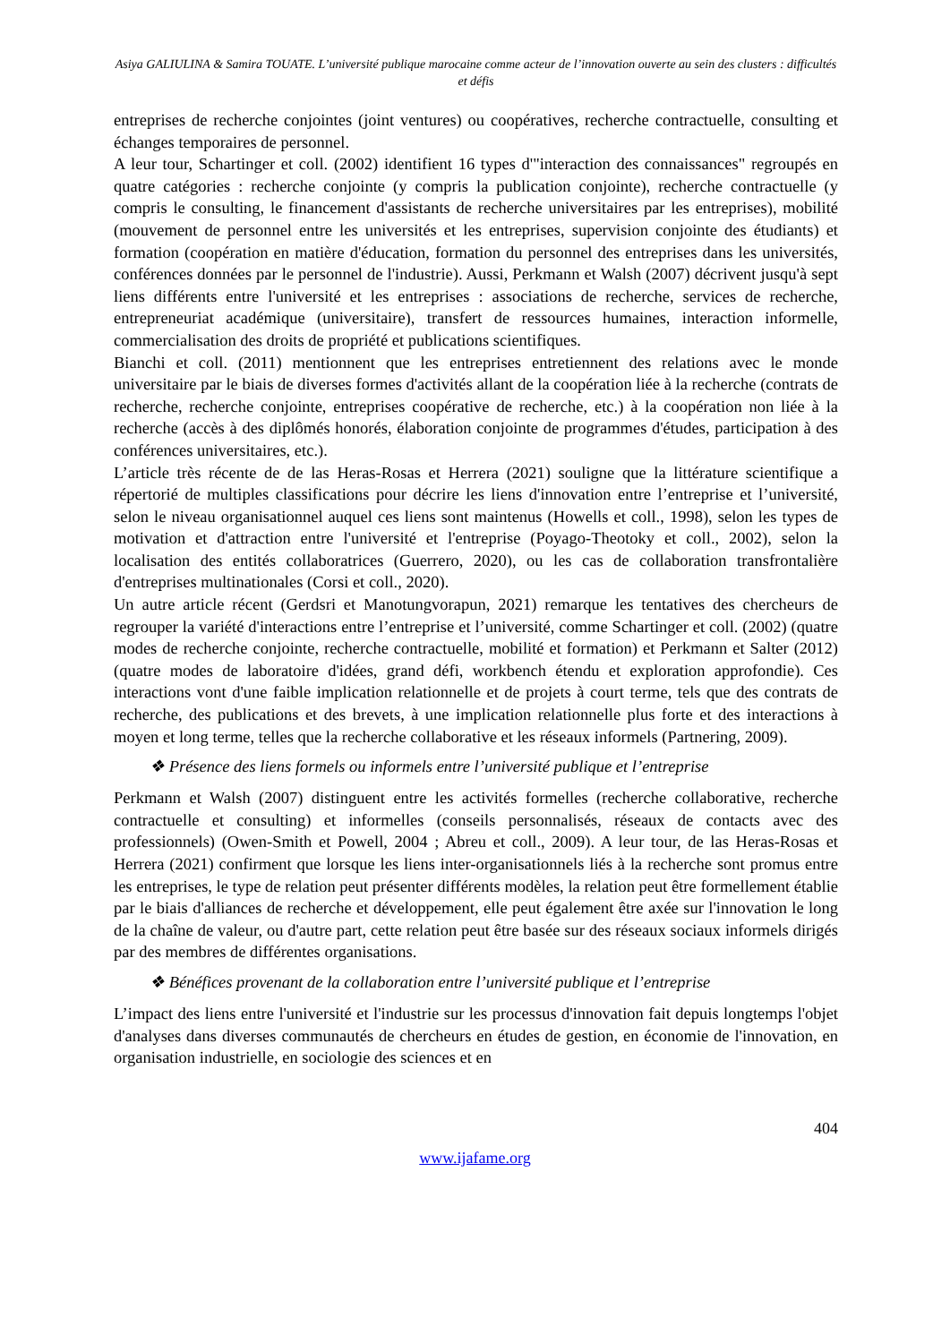Asiya GALIULINA & Samira TOUATE. L’université publique marocaine comme acteur de l’innovation ouverte au sein des clusters : difficultés et défis
entreprises de recherche conjointes (joint ventures) ou coopératives, recherche contractuelle, consulting et échanges temporaires de personnel.
A leur tour, Schartinger et coll. (2002) identifient 16 types d'"interaction des connaissances" regroupés en quatre catégories : recherche conjointe (y compris la publication conjointe), recherche contractuelle (y compris le consulting, le financement d'assistants de recherche universitaires par les entreprises), mobilité (mouvement de personnel entre les universités et les entreprises, supervision conjointe des étudiants) et formation (coopération en matière d'éducation, formation du personnel des entreprises dans les universités, conférences données par le personnel de l'industrie). Aussi, Perkmann et Walsh (2007) décrivent jusqu'à sept liens différents entre l'université et les entreprises : associations de recherche, services de recherche, entrepreneuriat académique (universitaire), transfert de ressources humaines, interaction informelle, commercialisation des droits de propriété et publications scientifiques.
Bianchi et coll. (2011) mentionnent que les entreprises entretiennent des relations avec le monde universitaire par le biais de diverses formes d'activités allant de la coopération liée à la recherche (contrats de recherche, recherche conjointe, entreprises coopérative de recherche, etc.) à la coopération non liée à la recherche (accès à des diplômés honorés, élaboration conjointe de programmes d'études, participation à des conférences universitaires, etc.).
L’article très récente de de las Heras-Rosas et Herrera (2021) souligne que la littérature scientifique a répertorié de multiples classifications pour décrire les liens d'innovation entre l’entreprise et l’université, selon le niveau organisationnel auquel ces liens sont maintenus (Howells et coll., 1998), selon les types de motivation et d'attraction entre l'université et l'entreprise (Poyago-Theotoky et coll., 2002), selon la localisation des entités collaboratrices (Guerrero, 2020), ou les cas de collaboration transfrontalière d'entreprises multinationales (Corsi et coll., 2020).
Un autre article récent (Gerdsri et Manotungvorapun, 2021) remarque les tentatives des chercheurs de regrouper la variété d'interactions entre l’entreprise et l’université, comme Schartinger et coll. (2002) (quatre modes de recherche conjointe, recherche contractuelle, mobilité et formation) et Perkmann et Salter (2012) (quatre modes de laboratoire d'idées, grand défi, workbench étendu et exploration approfondie). Ces interactions vont d'une faible implication relationnelle et de projets à court terme, tels que des contrats de recherche, des publications et des brevets, à une implication relationnelle plus forte et des interactions à moyen et long terme, telles que la recherche collaborative et les réseaux informels (Partnering, 2009).
❖ Présence des liens formels ou informels entre l’université publique et l’entreprise
Perkmann et Walsh (2007) distinguent entre les activités formelles (recherche collaborative, recherche contractuelle et consulting) et informelles (conseils personnalisés, réseaux de contacts avec des professionnels) (Owen-Smith et Powell, 2004 ; Abreu et coll., 2009). A leur tour, de las Heras-Rosas et Herrera (2021) confirment que lorsque les liens inter-organisationnels liés à la recherche sont promus entre les entreprises, le type de relation peut présenter différents modèles, la relation peut être formellement établie par le biais d'alliances de recherche et développement, elle peut également être axée sur l'innovation le long de la chaîne de valeur, ou d'autre part, cette relation peut être basée sur des réseaux sociaux informels dirigés par des membres de différentes organisations.
❖ Bénéfices provenant de la collaboration entre l’université publique et l’entreprise
L’impact des liens entre l'université et l'industrie sur les processus d'innovation fait depuis longtemps l'objet d'analyses dans diverses communautés de chercheurs en études de gestion, en économie de l'innovation, en organisation industrielle, en sociologie des sciences et en
404
www.ijafame.org